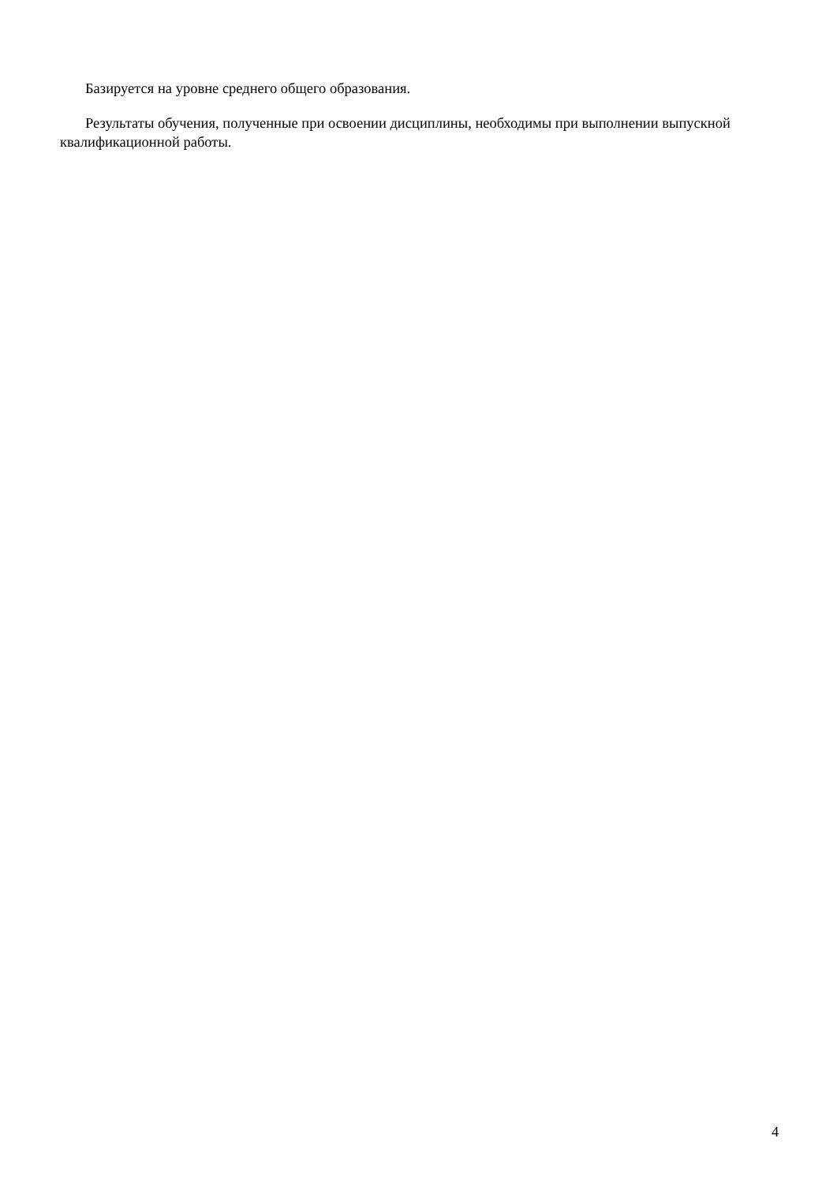Базируется на уровне среднего общего образования.
Результаты обучения, полученные при освоении дисциплины, необходимы при выполнении выпускной квалификационной работы.
4